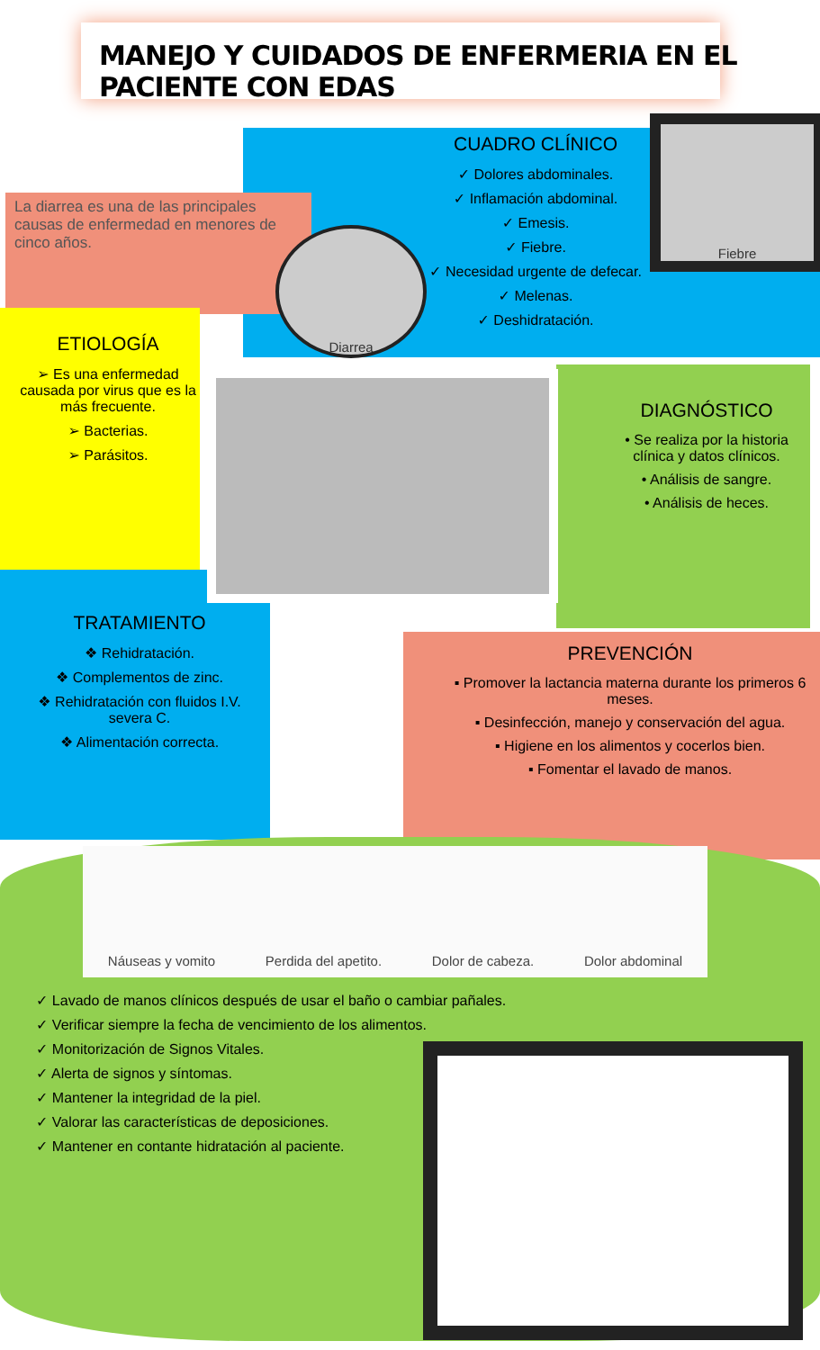MANEJO Y CUIDADOS DE ENFERMERIA EN EL PACIENTE CON EDAS
CUADRO CLÍNICO
✓ Dolores abdominales.
✓ Inflamación abdominal.
✓ Emesis.
✓ Fiebre.
✓ Necesidad urgente de defecar.
✓ Melenas.
✓ Deshidratación.
Fiebre
La diarrea es una de las principales causas de enfermedad en menores de cinco años.
Diarrea
ETIOLOGÍA
➢ Es una enfermedad causada por virus que es la más frecuente.
➢ Bacterias.
➢ Parásitos.
DIAGNÓSTICO
• Se realiza por la historia clínica y datos clínicos.
• Análisis de sangre.
• Análisis de heces.
TRATAMIENTO
❖ Rehidratación.
❖ Complementos de zinc.
❖ Rehidratación con fluidos I.V. severa C.
❖ Alimentación correcta.
PREVENCIÓN
▪ Promover la lactancia materna durante los primeros 6 meses.
▪ Desinfección, manejo y conservación del agua.
▪ Higiene en los alimentos y cocerlos bien.
▪ Fomentar el lavado de manos.
Náuseas y vomito Perdida del apetito. Dolor de cabeza. Dolor abdominal
✓ Lavado de manos clínicos después de usar el baño o cambiar pañales.
✓ Verificar siempre la fecha de vencimiento de los alimentos.
✓ Monitorización de Signos Vitales.
✓ Alerta de signos y síntomas.
✓ Mantener la integridad de la piel.
✓ Valorar las características de deposiciones.
✓ Mantener en contante hidratación al paciente.